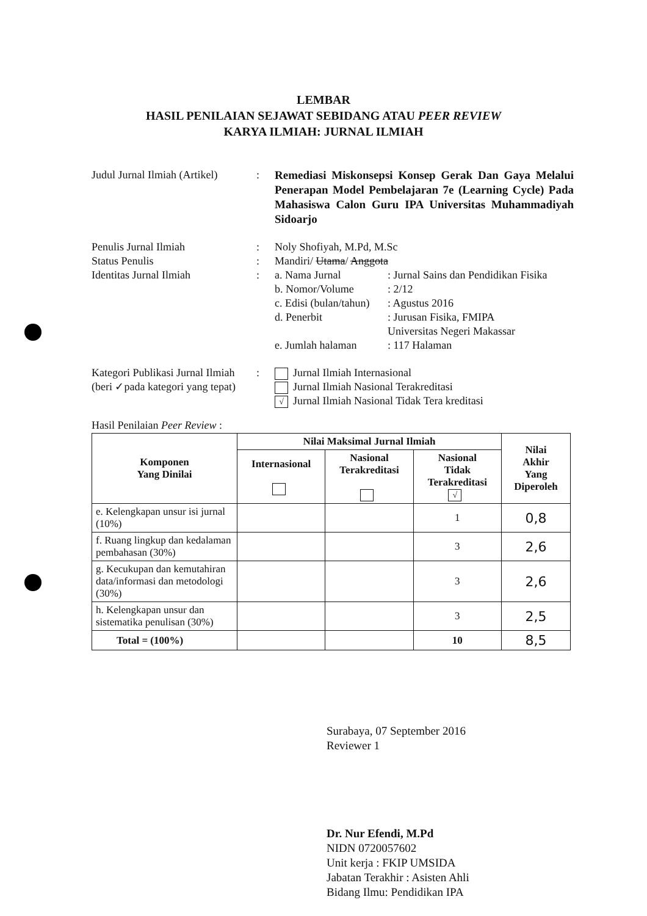LEMBAR
HASIL PENILAIAN SEJAWAT SEBIDANG ATAU PEER REVIEW
KARYA ILMIAH: JURNAL ILMIAH
Judul Jurnal Ilmiah (Artikel)
:
Remediasi Miskonsepsi Konsep Gerak Dan Gaya Melalui Penerapan Model Pembelajaran 7e (Learning Cycle) Pada Mahasiswa Calon Guru IPA Universitas Muhammadiyah Sidoarjo
Penulis Jurnal Ilmiah : Noly Shofiyah, M.Pd, M.Sc
Status Penulis : Mandiri/ Utama/ Anggota
Identitas Jurnal Ilmiah : a. Nama Jurnal : Jurnal Sains dan Pendidikan Fisika
b. Nomor/Volume : 2/12
c. Edisi (bulan/tahun)
: Agustus 2016
d. Penerbit : Jurusan Fisika, FMIPA
Universitas Negeri Makassar
e. Jumlah halaman : 117 Halaman
Kategori Publikasi Jurnal Ilmiah
(beri ✓pada kategori yang tepat)
: Jurnal Ilmiah Internasional
Jurnal Ilmiah Nasional Terakreditasi
√ Jurnal Ilmiah Nasional Tidak Tera kreditasi
Hasil Penilaian Peer Review :
| Komponen Yang Dinilai | Nilai Maksimal Jurnal Ilmiah | | | Nilai Akhir Yang Diperoleh |
| --- | --- | --- | --- | --- |
| | Internasional | Nasional Terakreditasi | Nasional Tidak Terakreditasi √ | |
| e. Kelengkapan unsur isi jurnal (10%) | | | 1 | 0,8 |
| f. Ruang lingkup dan kedalaman pembahasan (30%) | | | 3 | 2,6 |
| g. Kecukupan dan kemutahiran data/informasi dan metodologi (30%) | | | 3 | 2,6 |
| h. Kelengkapan unsur dan sistematika penulisan (30%) | | | 3 | 2,5 |
| Total = (100%) | | | 10 | 8,5 |
Surabaya, 07 September 2016
Reviewer 1
Dr. Nur Efendi, M.Pd
NIDN 0720057602
Unit kerja : FKIP UMSIDA
Jabatan Terakhir : Asisten Ahli
Bidang Ilmu: Pendidikan IPA